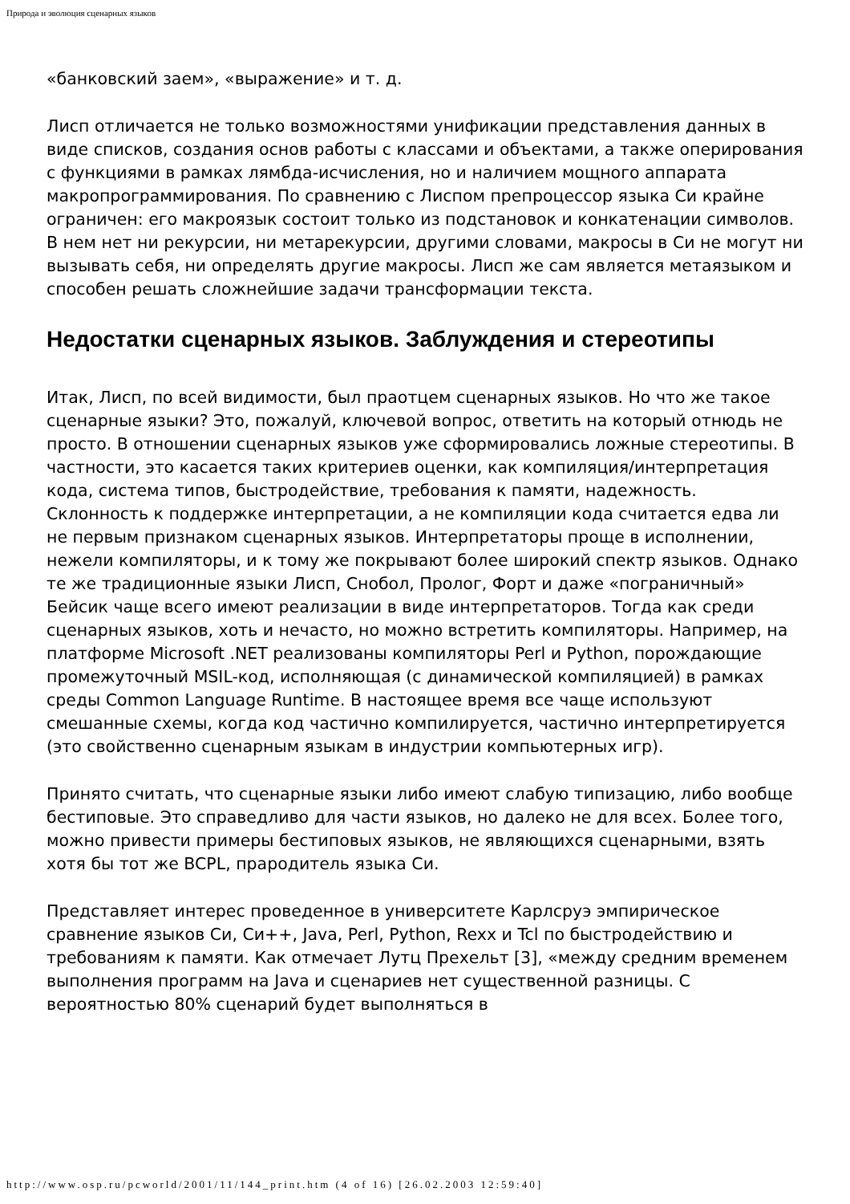Природа и эволюция сценарных языков
«банковский заем», «выражение» и т. д.
Лисп отличается не только возможностями унификации представления данных в виде списков, создания основ работы с классами и объектами, а также оперирования с функциями в рамках лямбда-исчисления, но и наличием мощного аппарата макропрограммирования. По сравнению с Лиспом препроцессор языка Си крайне ограничен: его макроязык состоит только из подстановок и конкатенации символов. В нем нет ни рекурсии, ни метарекурсии, другими словами, макросы в Си не могут ни вызывать себя, ни определять другие макросы. Лисп же сам является метаязыком и способен решать сложнейшие задачи трансформации текста.
Недостатки сценарных языков. Заблуждения и стереотипы
Итак, Лисп, по всей видимости, был праотцем сценарных языков. Но что же такое сценарные языки? Это, пожалуй, ключевой вопрос, ответить на который отнюдь не просто. В отношении сценарных языков уже сформировались ложные стереотипы. В частности, это касается таких критериев оценки, как компиляция/интерпретация кода, система типов, быстродействие, требования к памяти, надежность. Склонность к поддержке интерпретации, а не компиляции кода считается едва ли не первым признаком сценарных языков. Интерпретаторы проще в исполнении, нежели компиляторы, и к тому же покрывают более широкий спектр языков. Однако те же традиционные языки Лисп, Снобол, Пролог, Форт и даже «пограничный» Бейсик чаще всего имеют реализации в виде интерпретаторов. Тогда как среди сценарных языков, хоть и нечасто, но можно встретить компиляторы. Например, на платформе Microsoft .NET реализованы компиляторы Perl и Python, порождающие промежуточный MSIL-код, исполняющая (с динамической компиляцией) в рамках среды Common Language Runtime. В настоящее время все чаще используют смешанные схемы, когда код частично компилируется, частично интерпретируется (это свойственно сценарным языкам в индустрии компьютерных игр).
Принято считать, что сценарные языки либо имеют слабую типизацию, либо вообще бестиповые. Это справедливо для части языков, но далеко не для всех. Более того, можно привести примеры бестиповых языков, не являющихся сценарными, взять хотя бы тот же BCPL, прародитель языка Си.
Представляет интерес проведенное в университете Карлсруэ эмпирическое сравнение языков Си, Си++, Java, Perl, Python, Rexx и Tcl по быстродействию и требованиям к памяти. Как отмечает Лутц Прехельт [3], «между средним временем выполнения программ на Java и сценариев нет существенной разницы. С вероятностью 80% сценарий будет выполняться в
http://www.osp.ru/pcworld/2001/11/144_print.htm (4 of 16) [26.02.2003 12:59:40]